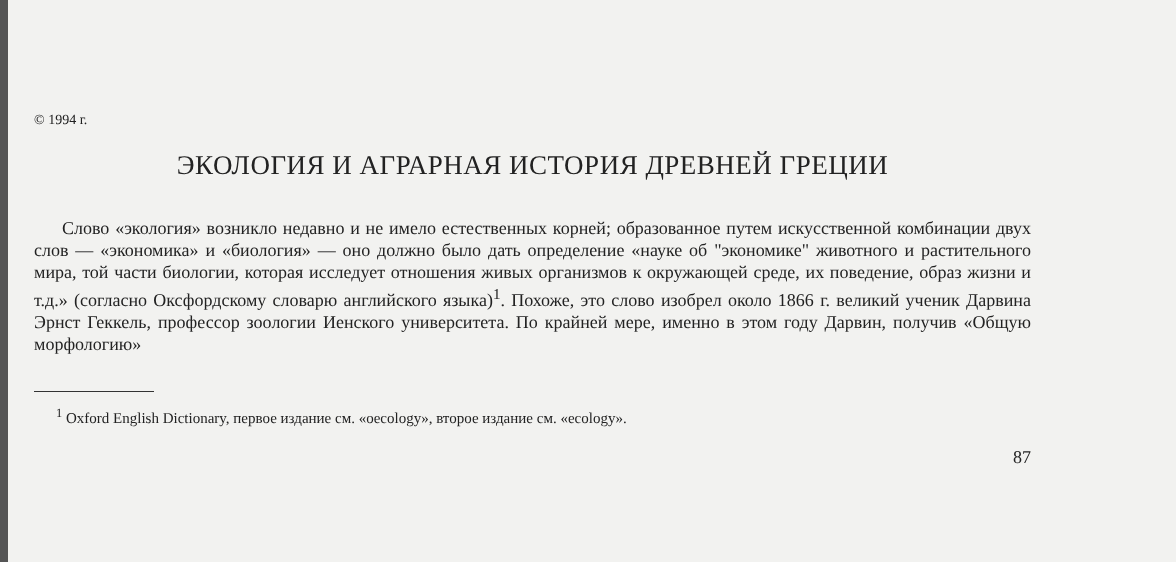© 1994 г.
ЭКОЛОГИЯ И АГРАРНАЯ ИСТОРИЯ ДРЕВНЕЙ ГРЕЦИИ
Слово «экология» возникло недавно и не имело естественных корней; образованное путем искусственной комбинации двух слов — «экономика» и «биология» — оно должно было дать определение «науке об "экономике" животного и растительного мира, той части биологии, которая исследует отношения живых организмов к окружающей среде, их поведение, образ жизни и т.д.» (согласно Оксфордскому словарю английского языка)<sup>1</sup>. Похоже, это слово изобрел около 1866 г. великий ученик Дарвина Эрнст Геккель, профессор зоологии Иенского университета. По крайней мере, именно в этом году Дарвин, получив «Общую морфологию»
<sup>1</sup> Oxford English Dictionary, первое издание см. «oecology», второе издание см. «ecology».
87